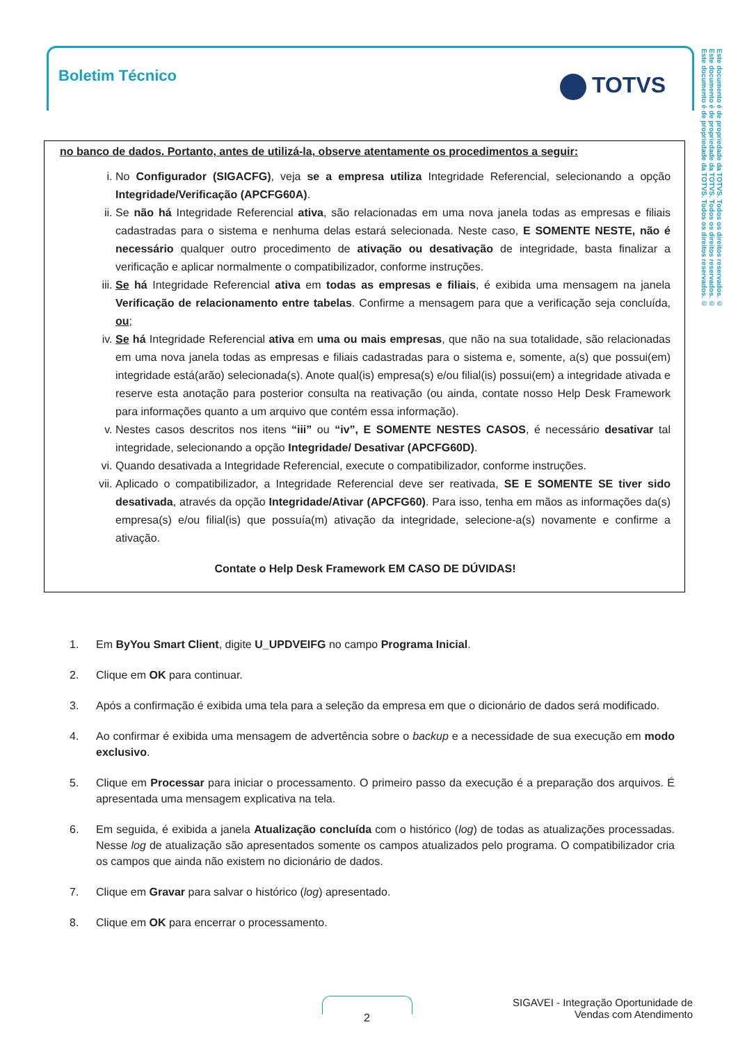Boletim Técnico TOTVS
Este documento é de propriedade da TOTVS. Todos os direitos reservados. ©
Este documento é de propriedade da TOTVS. Todos os direitos reservados. ©
Este documento é de propriedade da TOTVS. Todos os direitos reservados. ©
no banco de dados. Portanto, antes de utilizá-la, observe atentamente os procedimentos a seguir:
i. No Configurador (SIGACFG), veja se a empresa utiliza Integridade Referencial, selecionando a opção Integridade/Verificação (APCFG60A).
ii. Se não há Integridade Referencial ativa, são relacionadas em uma nova janela todas as empresas e filiais cadastradas para o sistema e nenhuma delas estará selecionada. Neste caso, E SOMENTE NESTE, não é necessário qualquer outro procedimento de ativação ou desativação de integridade, basta finalizar a verificação e aplicar normalmente o compatibilizador, conforme instruções.
iii. Se há Integridade Referencial ativa em todas as empresas e filiais, é exibida uma mensagem na janela Verificação de relacionamento entre tabelas. Confirme a mensagem para que a verificação seja concluída, ou;
iv. Se há Integridade Referencial ativa em uma ou mais empresas, que não na sua totalidade, são relacionadas em uma nova janela todas as empresas e filiais cadastradas para o sistema e, somente, a(s) que possui(em) integridade está(arão) selecionada(s). Anote qual(is) empresa(s) e/ou filial(is) possui(em) a integridade ativada e reserve esta anotação para posterior consulta na reativação (ou ainda, contate nosso Help Desk Framework para informações quanto a um arquivo que contém essa informação).
v. Nestes casos descritos nos itens “iii” ou “iv”, E SOMENTE NESTES CASOS, é necessário desativar tal integridade, selecionando a opção Integridade/ Desativar (APCFG60D).
vi. Quando desativada a Integridade Referencial, execute o compatibilizador, conforme instruções.
vii. Aplicado o compatibilizador, a Integridade Referencial deve ser reativada, SE E SOMENTE SE tiver sido desativada, através da opção Integridade/Ativar (APCFG60). Para isso, tenha em mãos as informações da(s) empresa(s) e/ou filial(is) que possuía(m) ativação da integridade, selecione-a(s) novamente e confirme a ativação.
Contate o Help Desk Framework EM CASO DE DÚVIDAS!
1. Em ByYou Smart Client, digite U_UPDVEIFG no campo Programa Inicial.
2. Clique em OK para continuar.
3. Após a confirmação é exibida uma tela para a seleção da empresa em que o dicionário de dados será modificado.
4. Ao confirmar é exibida uma mensagem de advertência sobre o backup e a necessidade de sua execução em modo exclusivo.
5. Clique em Processar para iniciar o processamento. O primeiro passo da execução é a preparação dos arquivos. É apresentada uma mensagem explicativa na tela.
6. Em seguida, é exibida a janela Atualização concluída com o histórico (log) de todas as atualizações processadas. Nesse log de atualização são apresentados somente os campos atualizados pelo programa. O compatibilizador cria os campos que ainda não existem no dicionário de dados.
7. Clique em Gravar para salvar o histórico (log) apresentado.
8. Clique em OK para encerrar o processamento.
2
SIGAVEI - Integração Oportunidade de
Vendas com Atendimento